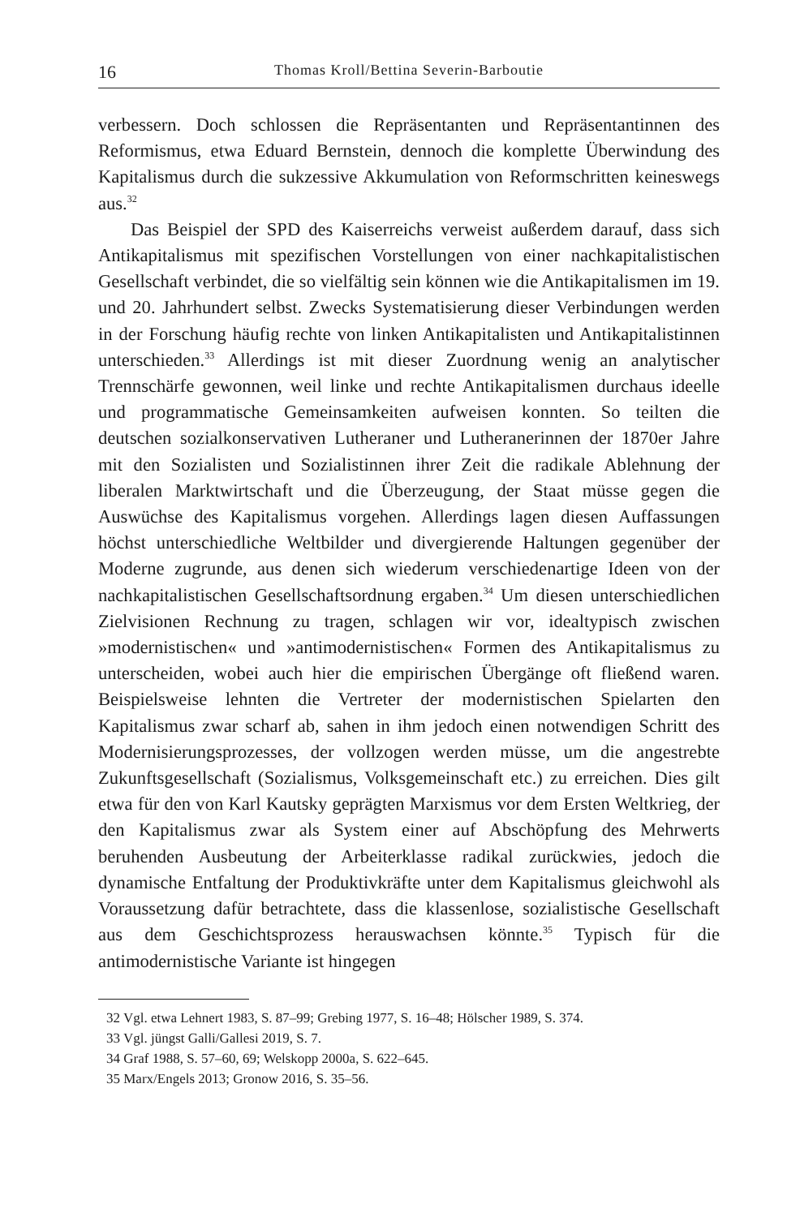16 Thomas Kroll/Bettina Severin-Barboutie
verbessern. Doch schlossen die Repräsentanten und Repräsentantinnen des Reformismus, etwa Eduard Bernstein, dennoch die komplette Überwindung des Kapitalismus durch die sukzessive Akkumulation von Reformschritten keineswegs aus.<sup>32</sup>
Das Beispiel der SPD des Kaiserreichs verweist außerdem darauf, dass sich Antikapitalismus mit spezifischen Vorstellungen von einer nachkapitalistischen Gesellschaft verbindet, die so vielfältig sein können wie die Antikapitalismen im 19. und 20. Jahrhundert selbst. Zwecks Systematisierung dieser Verbindungen werden in der Forschung häufig rechte von linken Antikapitalisten und Antikapitalistinnen unterschieden.<sup>33</sup> Allerdings ist mit dieser Zuordnung wenig an analytischer Trennschärfe gewonnen, weil linke und rechte Antikapitalismen durchaus ideelle und programmatische Gemeinsamkeiten aufweisen konnten. So teilten die deutschen sozialkonservativen Lutheraner und Lutheranerinnen der 1870er Jahre mit den Sozialisten und Sozialistinnen ihrer Zeit die radikale Ablehnung der liberalen Marktwirtschaft und die Überzeugung, der Staat müsse gegen die Auswüchse des Kapitalismus vorgehen. Allerdings lagen diesen Auffassungen höchst unterschiedliche Weltbilder und divergierende Haltungen gegenüber der Moderne zugrunde, aus denen sich wiederum verschiedenartige Ideen von der nachkapitalistischen Gesellschaftsordnung ergaben.<sup>34</sup> Um diesen unterschiedlichen Zielvisionen Rechnung zu tragen, schlagen wir vor, idealtypisch zwischen »modernistischen« und »antimodernistischen« Formen des Antikapitalismus zu unterscheiden, wobei auch hier die empirischen Übergänge oft fließend waren. Beispielsweise lehnten die Vertreter der modernistischen Spielarten den Kapitalismus zwar scharf ab, sahen in ihm jedoch einen notwendigen Schritt des Modernisierungsprozesses, der vollzogen werden müsse, um die angestrebte Zukunftsgesellschaft (Sozialismus, Volksgemeinschaft etc.) zu erreichen. Dies gilt etwa für den von Karl Kautsky geprägten Marxismus vor dem Ersten Weltkrieg, der den Kapitalismus zwar als System einer auf Abschöpfung des Mehrwerts beruhenden Ausbeutung der Arbeiterklasse radikal zurückwies, jedoch die dynamische Entfaltung der Produktivkräfte unter dem Kapitalismus gleichwohl als Voraussetzung dafür betrachtete, dass die klassenlose, sozialistische Gesellschaft aus dem Geschichtsprozess herauswachsen könnte.<sup>35</sup> Typisch für die antimodernistische Variante ist hingegen
32 Vgl. etwa Lehnert 1983, S. 87–99; Grebing 1977, S. 16–48; Hölscher 1989, S. 374.
33 Vgl. jüngst Galli/Gallesi 2019, S. 7.
34 Graf 1988, S. 57–60, 69; Welskopp 2000a, S. 622–645.
35 Marx/Engels 2013; Gronow 2016, S. 35–56.